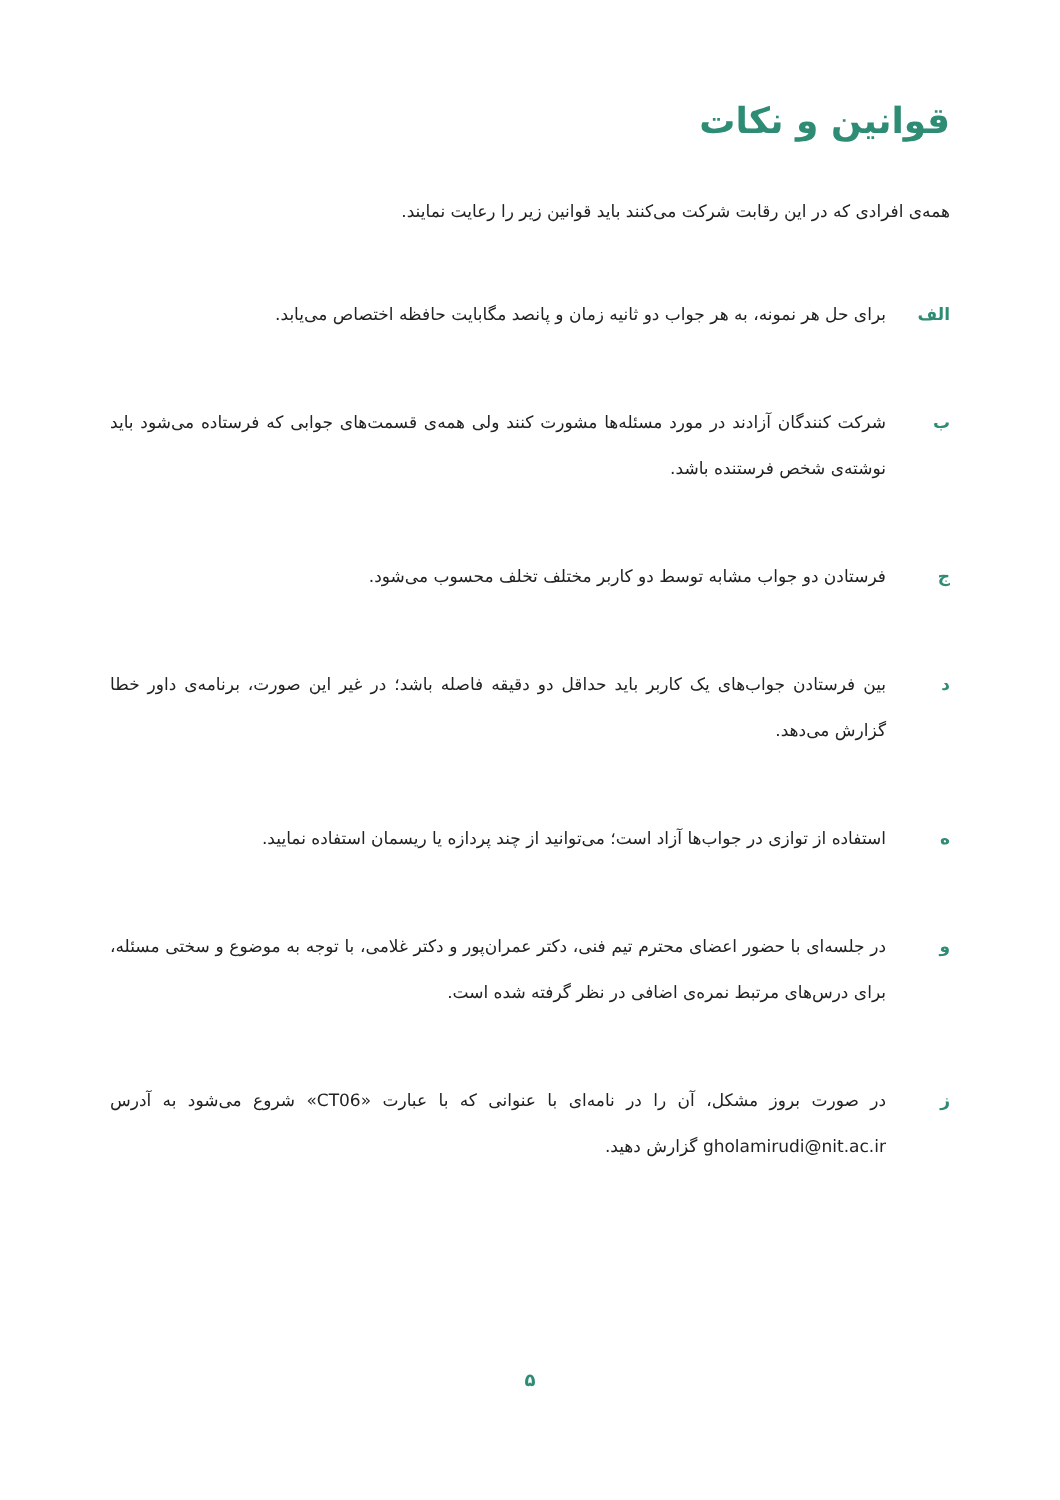قوانین و نکات
همه‌ی افرادی که در این رقابت شرکت می‌کنند باید قوانین زیر را رعایت نمایند.
الف برای حل هر نمونه، به هر جواب دو ثانیه زمان و پانصد مگابایت حافظه اختصاص می‌یابد.
ب شرکت کنندگان آزادند در مورد مسئله‌ها مشورت کنند ولی همه‌ی قسمت‌های جوابی که فرستاده می‌شود باید نوشته‌ی شخص فرستنده باشد.
ج فرستادن دو جواب مشابه توسط دو کاربر مختلف تخلف محسوب می‌شود.
د بین فرستادن جواب‌های یک کاربر باید حداقل دو دقیقه فاصله باشد؛ در غیر این صورت، برنامه‌ی داور خطا گزارش می‌دهد.
ه استفاده از توازی در جواب‌ها آزاد است؛ می‌توانید از چند پردازه یا ریسمان استفاده نمایید.
و در جلسه‌ای با حضور اعضای محترم تیم فنی، دکتر عمران‌پور و دکتر غلامی، با توجه به موضوع و سختی مسئله، برای درس‌های مرتبط نمره‌ی اضافی در نظر گرفته شده است.
ز در صورت بروز مشکل، آن را در نامه‌ای با عنوانی که با عبارت «CT06» شروع می‌شود به آدرس gholamirudi@nit.ac.ir گزارش دهید.
۵